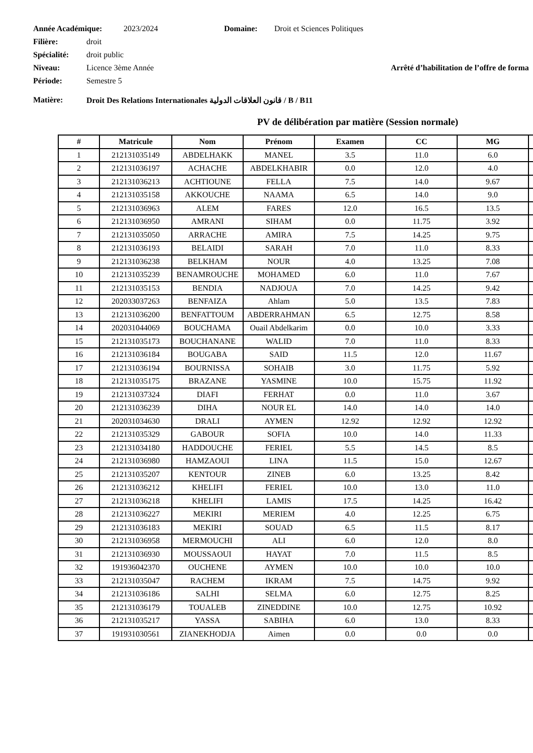Année Académique: 2023/2024 Domaine: Droit et Sciences Politiques
Filière: droit
Spécialité: droit public
Niveau: Licence 3ème Année Arrêté d’habilitation de l’offre de forma
Période: Semestre 5
Matière: Droit Des Relations Internationales قانون العلاقات الدولية / B / B11
PV de délibération par matière (Session normale)
| # | Matricule | Nom | Prénom | Examen | CC | MG | |
| --- | --- | --- | --- | --- | --- | --- | --- |
| 1 | 212131035149 | ABDELHAKK | MANEL | 3.5 | 11.0 | 6.0 | |
| 2 | 212131036197 | ACHACHE | ABDELKHABIR | 0.0 | 12.0 | 4.0 | |
| 3 | 212131036213 | ACHTIOUNE | FELLA | 7.5 | 14.0 | 9.67 | |
| 4 | 212131035158 | AKKOUCHE | NAAMA | 6.5 | 14.0 | 9.0 | |
| 5 | 212131036963 | ALEM | FARES | 12.0 | 16.5 | 13.5 | |
| 6 | 212131036950 | AMRANI | SIHAM | 0.0 | 11.75 | 3.92 | |
| 7 | 212131035050 | ARRACHE | AMIRA | 7.5 | 14.25 | 9.75 | |
| 8 | 212131036193 | BELAIDI | SARAH | 7.0 | 11.0 | 8.33 | |
| 9 | 212131036238 | BELKHAM | NOUR | 4.0 | 13.25 | 7.08 | |
| 10 | 212131035239 | BENAMROUCHE | MOHAMED | 6.0 | 11.0 | 7.67 | |
| 11 | 212131035153 | BENDIA | NADJOUA | 7.0 | 14.25 | 9.42 | |
| 12 | 202033037263 | BENFAIZA | Ahlam | 5.0 | 13.5 | 7.83 | |
| 13 | 212131036200 | BENFATTOUM | ABDERRAHMAN | 6.5 | 12.75 | 8.58 | |
| 14 | 202031044069 | BOUCHAMA | Ouail Abdelkarim | 0.0 | 10.0 | 3.33 | |
| 15 | 212131035173 | BOUCHANANE | WALID | 7.0 | 11.0 | 8.33 | |
| 16 | 212131036184 | BOUGABA | SAID | 11.5 | 12.0 | 11.67 | |
| 17 | 212131036194 | BOURNISSA | SOHAIB | 3.0 | 11.75 | 5.92 | |
| 18 | 212131035175 | BRAZANE | YASMINE | 10.0 | 15.75 | 11.92 | |
| 19 | 212131037324 | DIAFI | FERHAT | 0.0 | 11.0 | 3.67 | |
| 20 | 212131036239 | DIHA | NOUR EL | 14.0 | 14.0 | 14.0 | |
| 21 | 202031034630 | DRALI | AYMEN | 12.92 | 12.92 | 12.92 | |
| 22 | 212131035329 | GABOUR | SOFIA | 10.0 | 14.0 | 11.33 | |
| 23 | 212131034180 | HADDOUCHE | FERIEL | 5.5 | 14.5 | 8.5 | |
| 24 | 212131036980 | HAMZAOUI | LINA | 11.5 | 15.0 | 12.67 | |
| 25 | 212131035207 | KENTOUR | ZINEB | 6.0 | 13.25 | 8.42 | |
| 26 | 212131036212 | KHELIFI | FERIEL | 10.0 | 13.0 | 11.0 | |
| 27 | 212131036218 | KHELIFI | LAMIS | 17.5 | 14.25 | 16.42 | |
| 28 | 212131036227 | MEKIRI | MERIEM | 4.0 | 12.25 | 6.75 | |
| 29 | 212131036183 | MEKIRI | SOUAD | 6.5 | 11.5 | 8.17 | |
| 30 | 212131036958 | MERMOUCHI | ALI | 6.0 | 12.0 | 8.0 | |
| 31 | 212131036930 | MOUSSAOUI | HAYAT | 7.0 | 11.5 | 8.5 | |
| 32 | 191936042370 | OUCHENE | AYMEN | 10.0 | 10.0 | 10.0 | |
| 33 | 212131035047 | RACHEM | IKRAM | 7.5 | 14.75 | 9.92 | |
| 34 | 212131036186 | SALHI | SELMA | 6.0 | 12.75 | 8.25 | |
| 35 | 212131036179 | TOUALEB | ZINEDDINE | 10.0 | 12.75 | 10.92 | |
| 36 | 212131035217 | YASSA | SABIHA | 6.0 | 13.0 | 8.33 | |
| 37 | 191931030561 | ZIANEKHODJA | Aimen | 0.0 | 0.0 | 0.0 | |